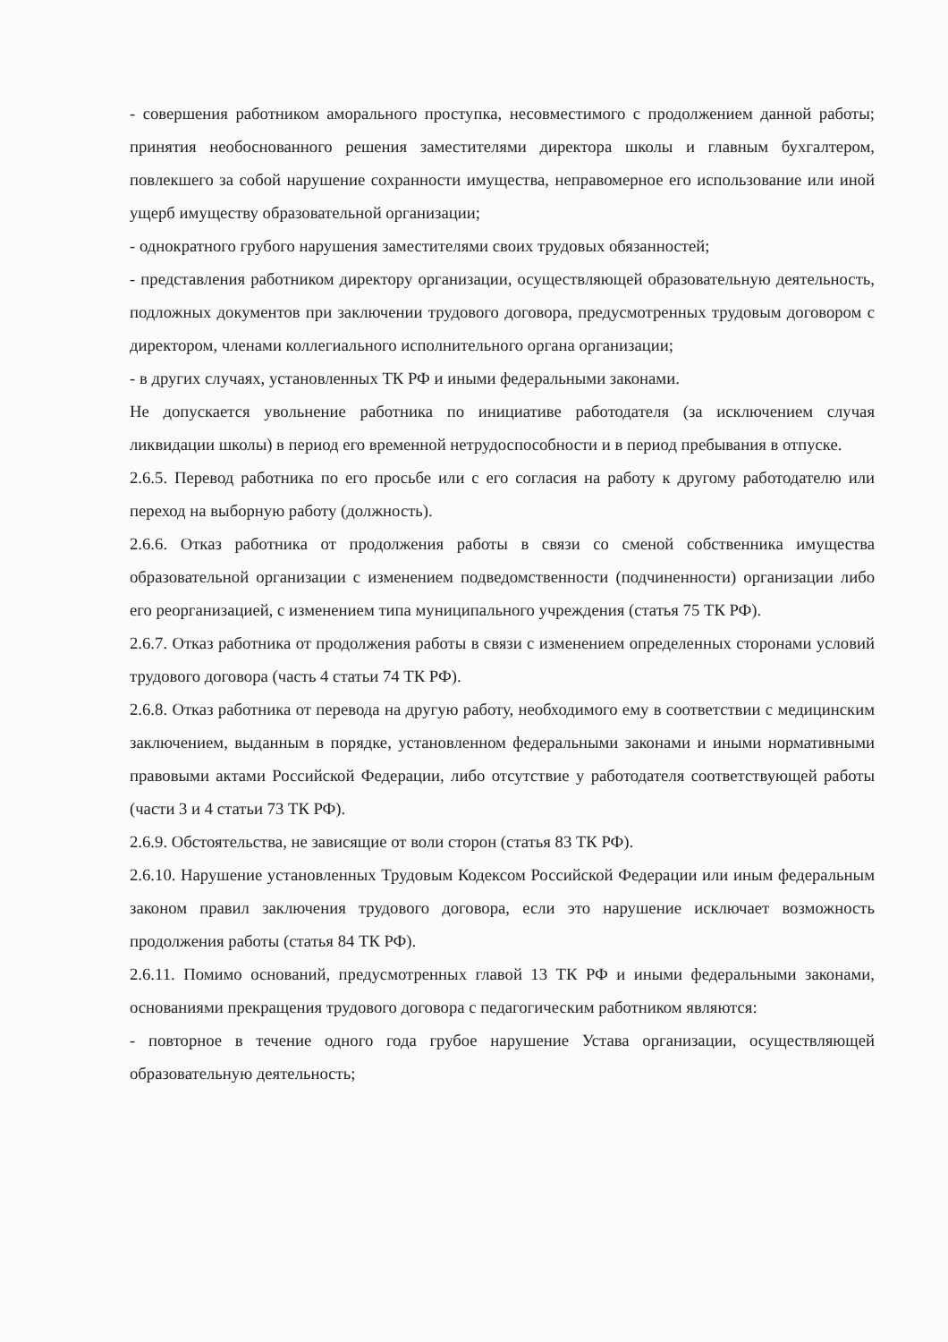- совершения работником аморального проступка, несовместимого с продолжением данной работы; принятия необоснованного решения заместителями директора школы и главным бухгалтером, повлекшего за собой нарушение сохранности имущества, неправомерное его использование или иной ущерб имуществу образовательной организации;
- однократного грубого нарушения заместителями своих трудовых обязанностей;
- представления работником директору организации, осуществляющей образовательную деятельность, подложных документов при заключении трудового договора, предусмотренных трудовым договором с директором, членами коллегиального исполнительного органа организации;
- в других случаях, установленных ТК РФ и иными федеральными законами.
Не допускается увольнение работника по инициативе работодателя (за исключением случая ликвидации школы) в период его временной нетрудоспособности и в период пребывания в отпуске.
2.6.5. Перевод работника по его просьбе или с его согласия на работу к другому работодателю или переход на выборную работу (должность).
2.6.6. Отказ работника от продолжения работы в связи со сменой собственника имущества образовательной организации с изменением подведомственности (подчиненности) организации либо его реорганизацией, с изменением типа муниципального учреждения (статья 75 ТК РФ).
2.6.7. Отказ работника от продолжения работы в связи с изменением определенных сторонами условий трудового договора (часть 4 статьи 74 ТК РФ).
2.6.8. Отказ работника от перевода на другую работу, необходимого ему в соответствии с медицинским заключением, выданным в порядке, установленном федеральными законами и иными нормативными правовыми актами Российской Федерации, либо отсутствие у работодателя соответствующей работы (части 3 и 4 статьи 73 ТК РФ).
2.6.9. Обстоятельства, не зависящие от воли сторон (статья 83 ТК РФ).
2.6.10. Нарушение установленных Трудовым Кодексом Российской Федерации или иным федеральным законом правил заключения трудового договора, если это нарушение исключает возможность продолжения работы (статья 84 ТК РФ).
2.6.11. Помимо оснований, предусмотренных главой 13 ТК РФ и иными федеральными законами, основаниями прекращения трудового договора с педагогическим работником являются:
- повторное в течение одного года грубое нарушение Устава организации, осуществляющей образовательную деятельность;